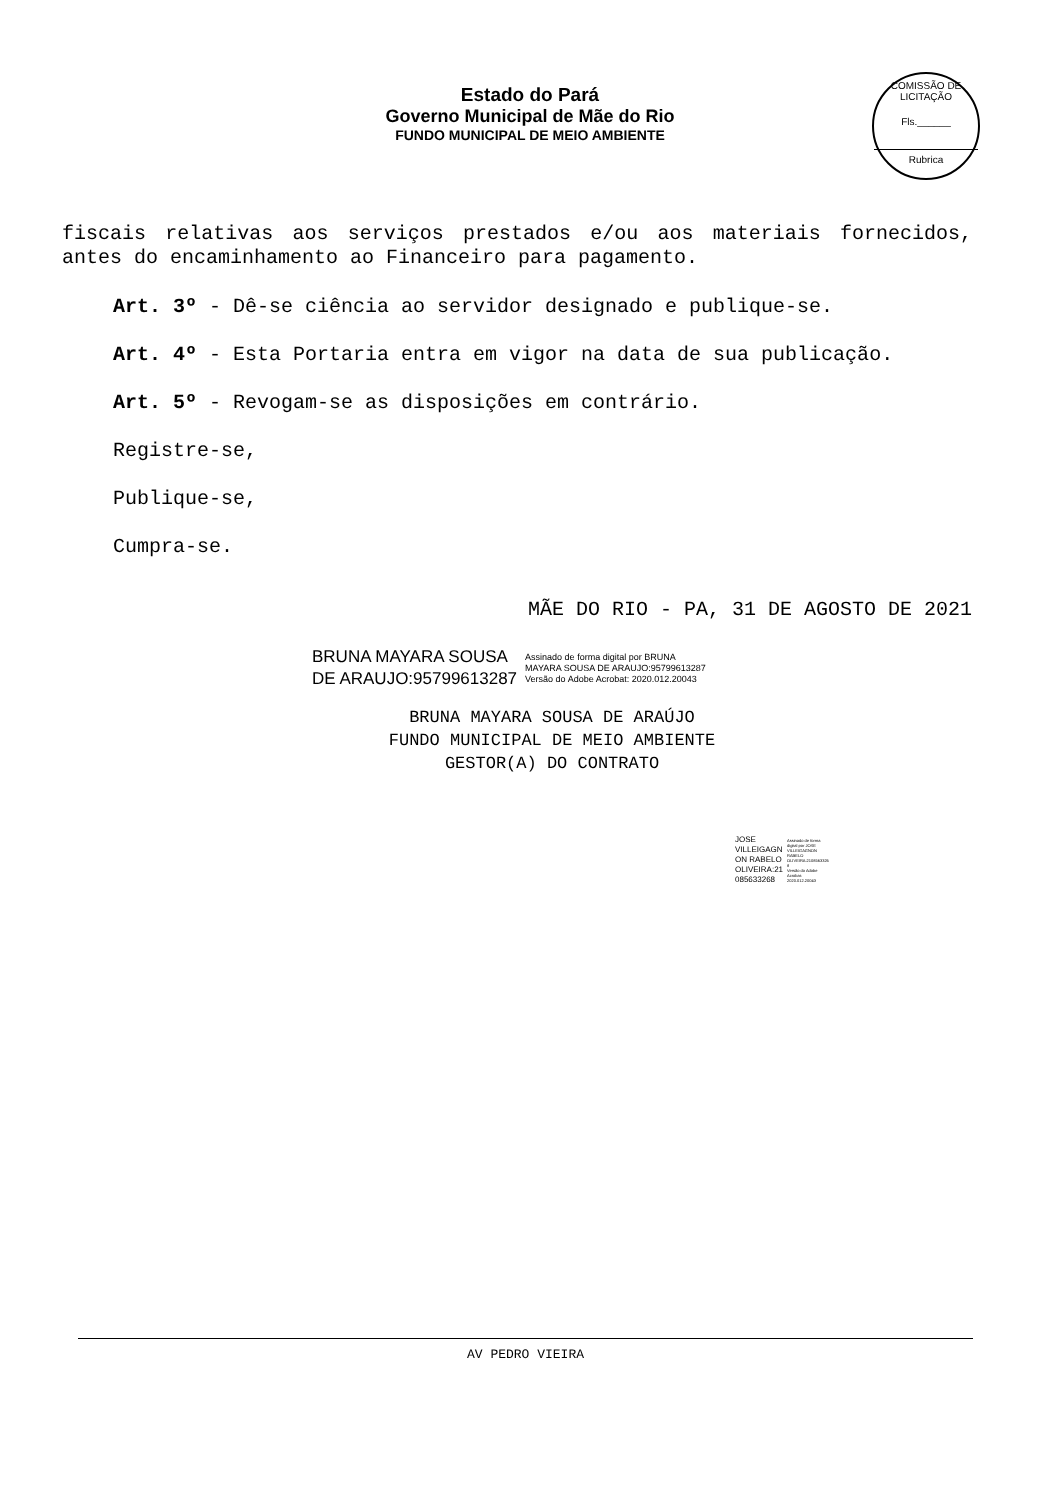Estado do Pará
Governo Municipal de Mãe do Rio
FUNDO MUNICIPAL DE MEIO AMBIENTE
COMISSÃO DE LICITAÇÃO
Fls.______
Rubrica
fiscais relativas aos serviços prestados e/ou aos materiais fornecidos, antes do encaminhamento ao Financeiro para pagamento.
Art. 3º - Dê-se ciência ao servidor designado e publique-se.
Art. 4º - Esta Portaria entra em vigor na data de sua publicação.
Art. 5º - Revogam-se as disposições em contrário.
Registre-se,
Publique-se,
Cumpra-se.
MÃE DO RIO - PA, 31 DE AGOSTO DE 2021
BRUNA MAYARA SOUSA
DE ARAUJO:95799613287
Assinado de forma digital por BRUNA
MAYARA SOUSA DE ARAUJO:95799613287
Versão do Adobe Acrobat: 2020.012.20043
BRUNA MAYARA SOUSA DE ARAÚJO
FUNDO MUNICIPAL DE MEIO AMBIENTE
GESTOR(A) DO CONTRATO
JOSE
VILLEIGAGN
ON RABELO
OLIVEIRA:21
085633268
Assinado de forma
digital por JOSE
VILLEIGAGNON
RABELO
OLIVEIRA:2108563326
8
Versão do Adobe
Acrobat:
2020.012.20043
AV PEDRO VIEIRA